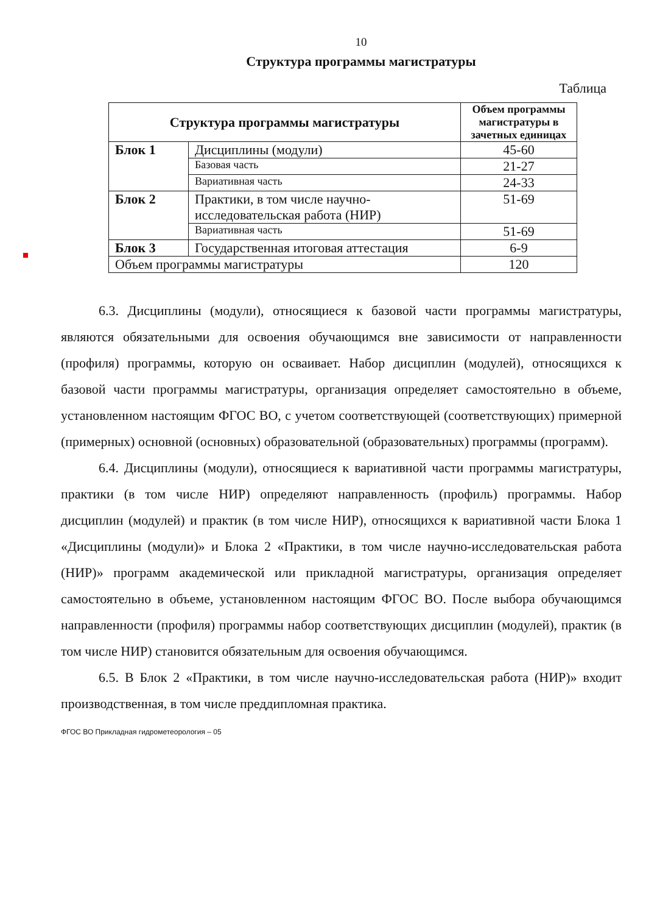10
Структура программы магистратуры
Таблица
| Структура программы магистратуры | | Объем программы магистратуры в зачетных единицах |
| --- | --- | --- |
| Блок 1 | Дисциплины (модули) | 45-60 |
| | Базовая часть | 21-27 |
| | Вариативная часть | 24-33 |
| Блок 2 | Практики, в том числе научно-исследовательская работа (НИР) | 51-69 |
| | Вариативная часть | 51-69 |
| Блок 3 | Государственная итоговая аттестация | 6-9 |
| Объем программы магистратуры | | 120 |
6.3. Дисциплины (модули), относящиеся к базовой части программы магистратуры, являются обязательными для освоения обучающимся вне зависимости от направленности (профиля) программы, которую он осваивает. Набор дисциплин (модулей), относящихся к базовой части программы магистратуры, организация определяет самостоятельно в объеме, установленном настоящим ФГОС ВО, с учетом соответствующей (соответствующих) примерной (примерных) основной (основных) образовательной (образовательных) программы (программ).
6.4. Дисциплины (модули), относящиеся к вариативной части программы магистратуры, практики (в том числе НИР) определяют направленность (профиль) программы. Набор дисциплин (модулей) и практик (в том числе НИР), относящихся к вариативной части Блока 1 «Дисциплины (модули)» и Блока 2 «Практики, в том числе научно-исследовательская работа (НИР)» программ академической или прикладной магистратуры, организация определяет самостоятельно в объеме, установленном настоящим ФГОС ВО. После выбора обучающимся направленности (профиля) программы набор соответствующих дисциплин (модулей), практик (в том числе НИР) становится обязательным для освоения обучающимся.
6.5. В Блок 2 «Практики, в том числе научно-исследовательская работа (НИР)» входит производственная, в том числе преддипломная практика.
ФГОС ВО Прикладная гидрометеорология – 05